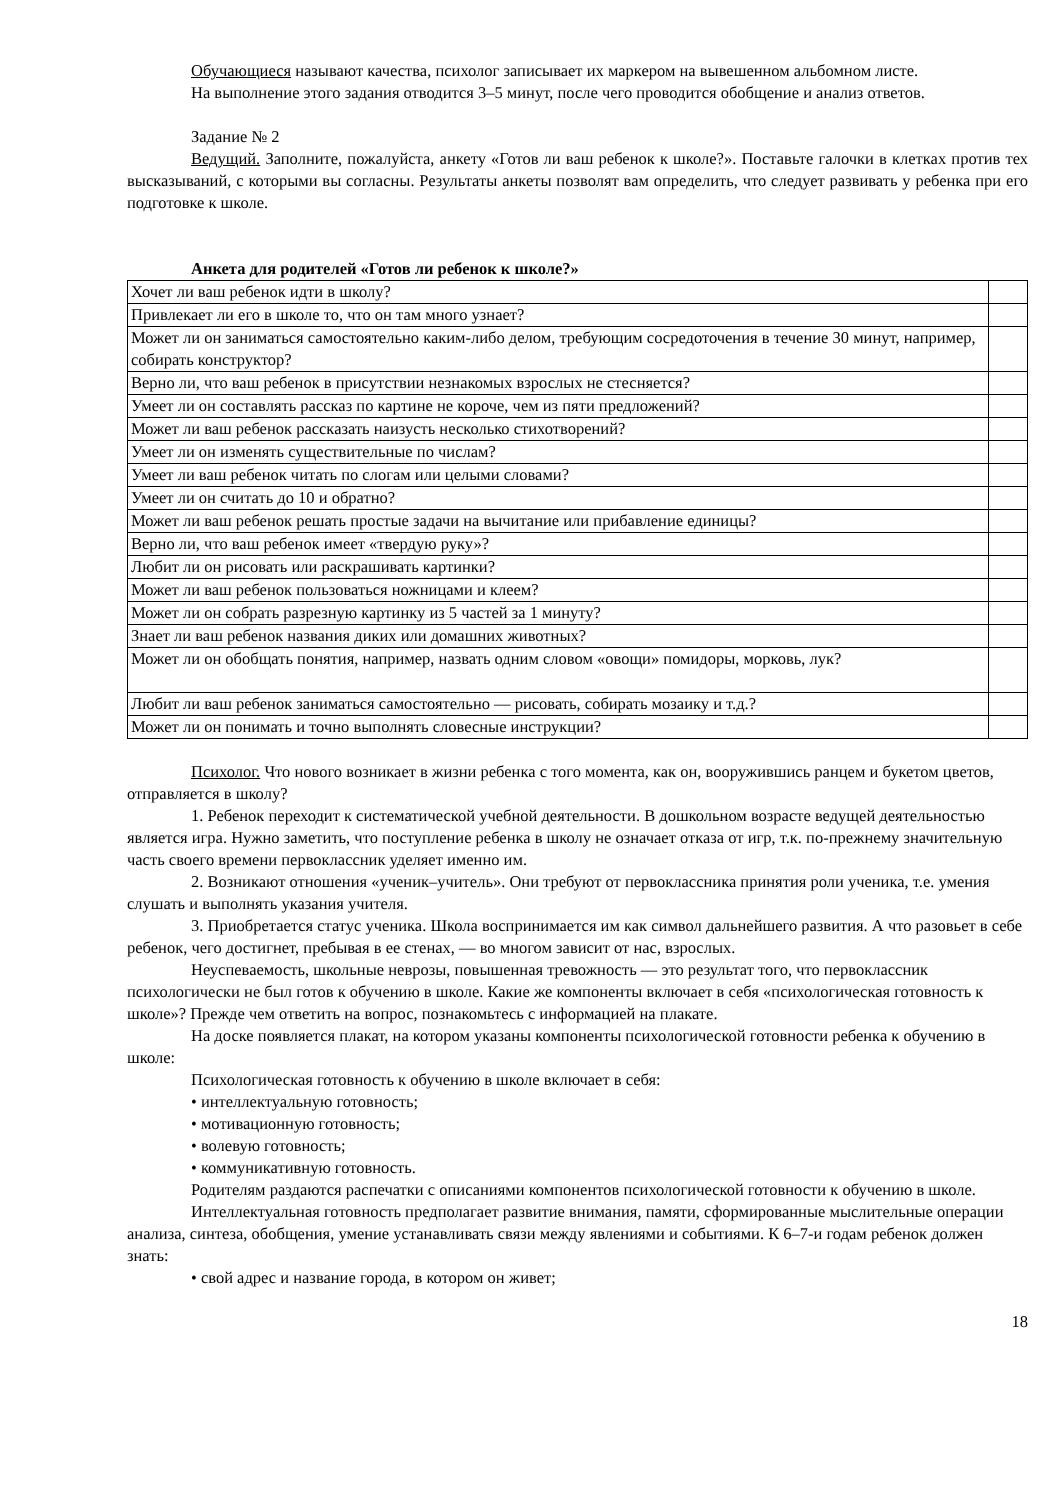Обучающиеся называют качества, психолог записывает их маркером на вывешенном альбомном листе.
На выполнение этого задания отводится 3–5 минут, после чего проводится обобщение и анализ ответов.
Задание № 2
Ведущий. Заполните, пожалуйста, анкету «Готов ли ваш ребенок к школе?». Поставьте галочки в клетках против тех высказываний, с которыми вы согласны. Результаты анкеты позволят вам определить, что следует развивать у ребенка при его подготовке к школе.
Анкета для родителей «Готов ли ребенок к школе?»
| Хочет ли ваш ребенок идти в школу? | |
| Привлекает ли его в школе то, что он там много узнает? | |
| Может ли он заниматься самостоятельно каким-либо делом, требующим сосредоточения в течение 30 минут, например, собирать конструктор? | |
| Верно ли, что ваш ребенок в присутствии незнакомых взрослых не стесняется? | |
| Умеет ли он составлять рассказ по картине не короче, чем из пяти предложений? | |
| Может ли ваш ребенок рассказать наизусть несколько стихотворений? | |
| Умеет ли он изменять существительные по числам? | |
| Умеет ли ваш ребенок читать по слогам или целыми словами? | |
| Умеет ли он считать до 10 и обратно? | |
| Может ли ваш ребенок решать простые задачи на вычитание или прибавление единицы? | |
| Верно ли, что ваш ребенок имеет «твердую руку»? | |
| Любит ли он рисовать или раскрашивать картинки? | |
| Может ли ваш ребенок пользоваться ножницами и клеем? | |
| Может ли он собрать разрезную картинку из 5 частей за 1 минуту? | |
| Знает ли ваш ребенок названия диких или домашних животных? | |
| Может ли он обобщать понятия, например, назвать одним словом «овощи» помидоры, морковь, лук? | |
| Любит ли ваш ребенок заниматься самостоятельно — рисовать, собирать мозаику и т.д.? | |
| Может ли он понимать и точно выполнять словесные инструкции? | |
Психолог. Что нового возникает в жизни ребенка с того момента, как он, вооружившись ранцем и букетом цветов, отправляется в школу?
1. Ребенок переходит к систематической учебной деятельности. В дошкольном возрасте ведущей деятельностью является игра. Нужно заметить, что поступление ребенка в школу не означает отказа от игр, т.к. по-прежнему значительную часть своего времени первоклассник уделяет именно им.
2. Возникают отношения «ученик–учитель». Они требуют от первоклассника принятия роли ученика, т.е. умения слушать и выполнять указания учителя.
3. Приобретается статус ученика. Школа воспринимается им как символ дальнейшего развития. А что разовьет в себе ребенок, чего достигнет, пребывая в ее стенах, — во многом зависит от нас, взрослых.
Неуспеваемость, школьные неврозы, повышенная тревожность — это результат того, что первоклассник психологически не был готов к обучению в школе. Какие же компоненты включает в себя «психологическая готовность к школе»? Прежде чем ответить на вопрос, познакомьтесь с информацией на плакате.
На доске появляется плакат, на котором указаны компоненты психологической готовности ребенка к обучению в школе:
Психологическая готовность к обучению в школе включает в себя:
• интеллектуальную готовность;
• мотивационную готовность;
• волевую готовность;
• коммуникативную готовность.
Родителям раздаются распечатки с описаниями компонентов психологической готовности к обучению в школе.
Интеллектуальная готовность предполагает развитие внимания, памяти, сформированные мыслительные операции анализа, синтеза, обобщения, умение устанавливать связи между явлениями и событиями. К 6–7-и годам ребенок должен знать:
• свой адрес и название города, в котором он живет;
18